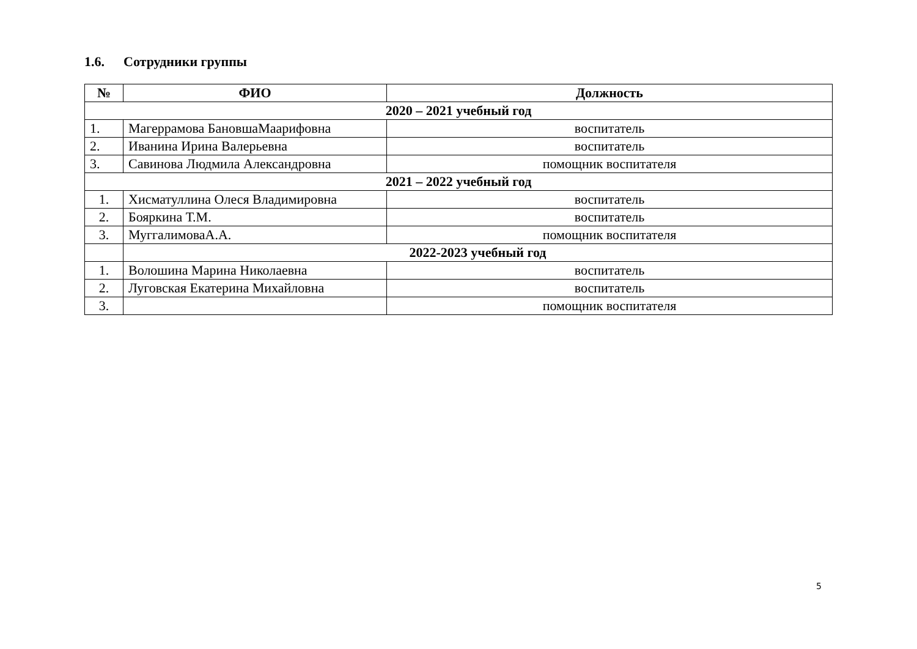1.6. Сотрудники группы
| № | ФИО | Должность |
| --- | --- | --- |
| 2020 – 2021 учебный год | | |
| 1. | Магеррамова БановшаМаарифовна | воспитатель |
| 2. | Иванина Ирина Валерьевна | воспитатель |
| 3. | Савинова Людмила Александровна | помощник воспитателя |
| 2021 – 2022 учебный год | | |
| 1. | Хисматуллина Олеся Владимировна | воспитатель |
| 2. | Бояркина Т.М. | воспитатель |
| 3. | МуггалимоваА.А. | помощник воспитателя |
| | 2022-2023 учебный год | |
| 1. | Волошина Марина Николаевна | воспитатель |
| 2. | Луговская Екатерина Михайловна | воспитатель |
| 3. | | помощник воспитателя |
5